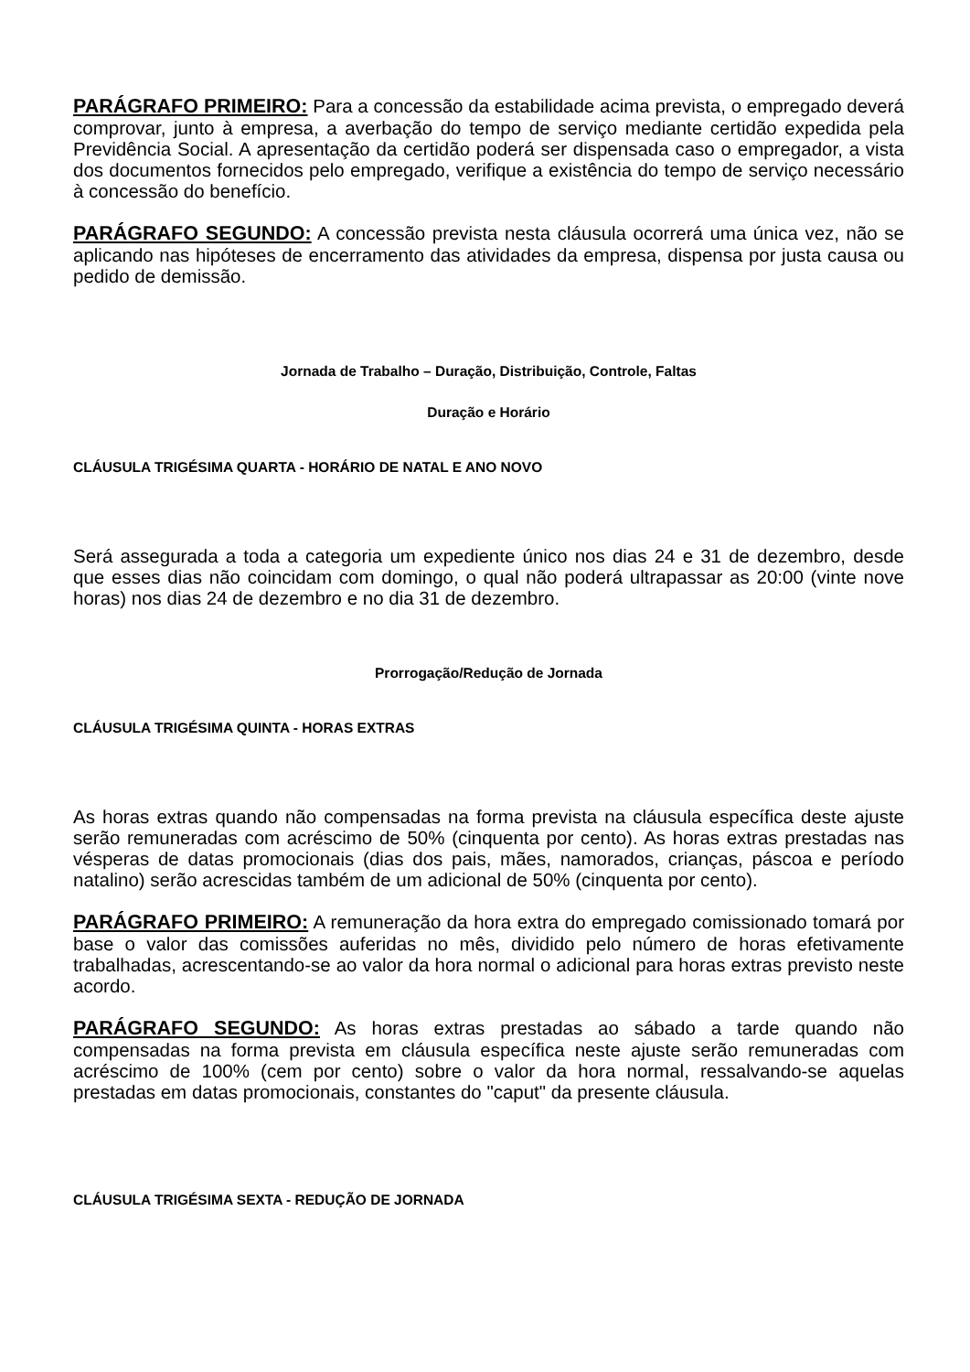PARÁGRAFO PRIMEIRO: Para a concessão da estabilidade acima prevista, o empregado deverá comprovar, junto à empresa, a averbação do tempo de serviço mediante certidão expedida pela Previdência Social. A apresentação da certidão poderá ser dispensada caso o empregador, a vista dos documentos fornecidos pelo empregado, verifique a existência do tempo de serviço necessário à concessão do benefício.
PARÁGRAFO SEGUNDO: A concessão prevista nesta cláusula ocorrerá uma única vez, não se aplicando nas hipóteses de encerramento das atividades da empresa, dispensa por justa causa ou pedido de demissão.
Jornada de Trabalho – Duração, Distribuição, Controle, Faltas
Duração e Horário
CLÁUSULA TRIGÉSIMA QUARTA - HORÁRIO DE NATAL E ANO NOVO
Será assegurada a toda a categoria um expediente único nos dias 24 e 31 de dezembro, desde que esses dias não coincidam com domingo, o qual não poderá ultrapassar as 20:00 (vinte nove horas) nos dias 24 de dezembro e no dia 31 de dezembro.
Prorrogação/Redução de Jornada
CLÁUSULA TRIGÉSIMA QUINTA - HORAS EXTRAS
As horas extras quando não compensadas na forma prevista na cláusula específica deste ajuste serão remuneradas com acréscimo de 50% (cinquenta por cento). As horas extras prestadas nas vésperas de datas promocionais (dias dos pais, mães, namorados, crianças, páscoa e período natalino) serão acrescidas também de um adicional de 50% (cinquenta por cento).
PARÁGRAFO PRIMEIRO: A remuneração da hora extra do empregado comissionado tomará por base o valor das comissões auferidas no mês, dividido pelo número de horas efetivamente trabalhadas, acrescentando-se ao valor da hora normal o adicional para horas extras previsto neste acordo.
PARÁGRAFO SEGUNDO: As horas extras prestadas ao sábado a tarde quando não compensadas na forma prevista em cláusula específica neste ajuste serão remuneradas com acréscimo de 100% (cem por cento) sobre o valor da hora normal, ressalvando-se aquelas prestadas em datas promocionais, constantes do "caput" da presente cláusula.
CLÁUSULA TRIGÉSIMA SEXTA - REDUÇÃO DE JORNADA